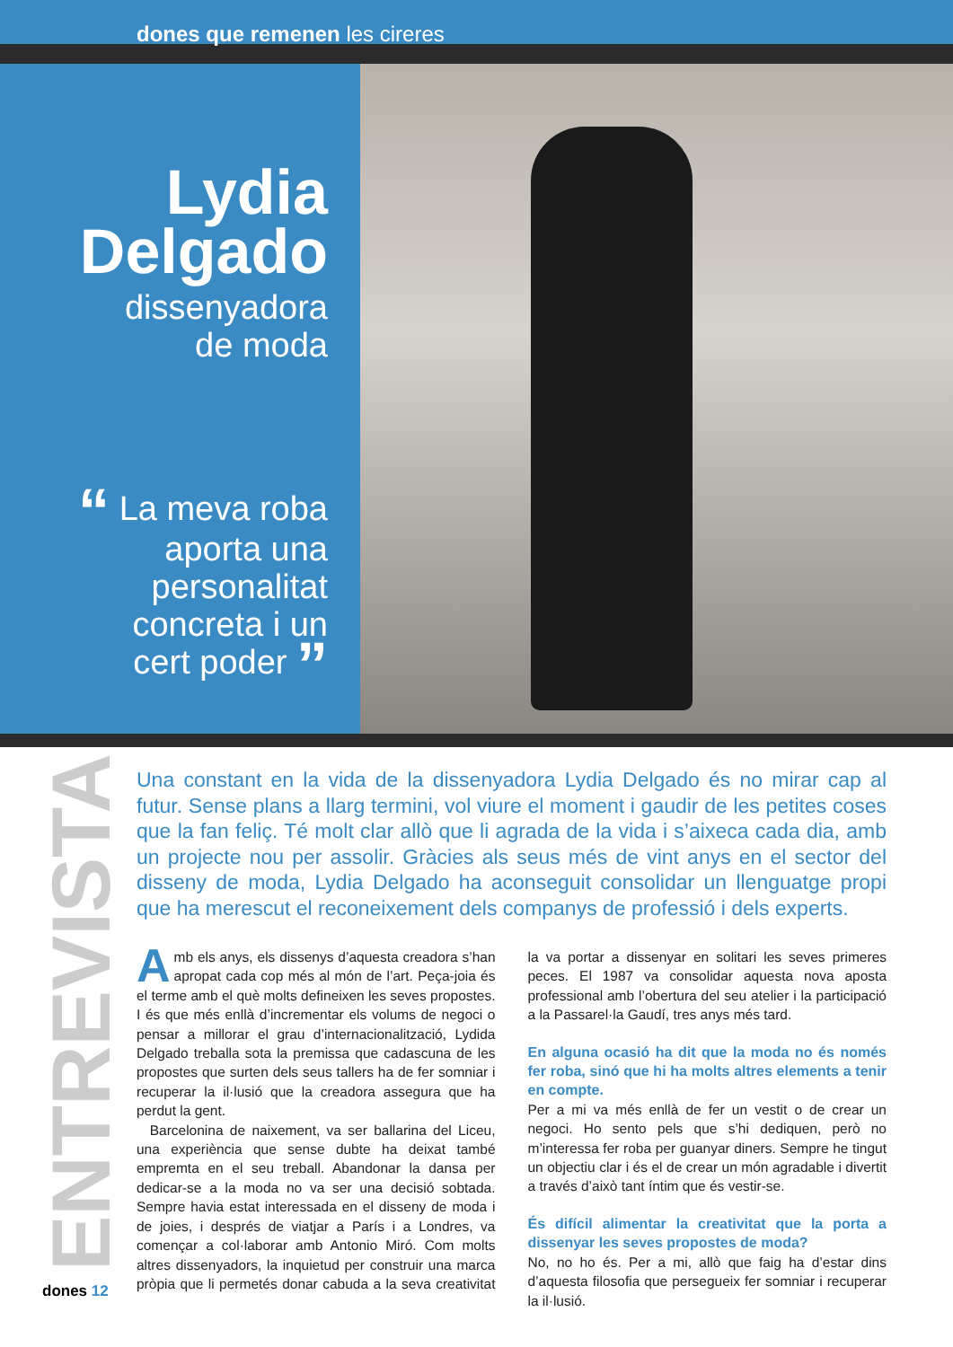dones que remenen les cireres
Lydia
Delgado
dissenyadora
de moda
“ La meva roba
aporta una
personalitat
concreta i un
cert poder ”
Una constant en la vida de la dissenyadora Lydia Delgado és no mirar cap al futur. Sense plans a llarg termini, vol viure el moment i gaudir de les petites coses que la fan feliç. Té molt clar allò que li agrada de la vida i s’aixeca cada dia, amb un projecte nou per assolir. Gràcies als seus més de vint anys en el sector del disseny de moda, Lydia Delgado ha aconseguit consolidar un llenguatge propi que ha merescut el reconeixement dels companys de professió i dels experts.
ENTREVISTA
Amb els anys, els dissenys d’aquesta creadora s’han apropat cada cop més al món de l’art. Peça-joia és el terme amb el què molts defineixen les seves propostes. I és que més enllà d’incrementar els volums de negoci o pensar a millorar el grau d’internacionalització, Lydida Delgado treballa sota la premissa que cadascuna de les propostes que surten dels seus tallers ha de fer somniar i recuperar la il·lusió que la creadora assegura que ha perdut la gent.
Barcelonina de naixement, va ser ballarina del Liceu, una experiència que sense dubte ha deixat també empremta en el seu treball. Abandonar la dansa per dedicar-se a la moda no va ser una decisió sobtada. Sempre havia estat interessada en el disseny de moda i de joies, i després de viatjar a París i a Londres, va començar a col·laborar amb Antonio Miró. Com molts altres dissenyadors, la inquietud per construir una marca pròpia que li permetés donar cabuda a la seva creativitat la va portar a dissenyar en solitari les seves primeres peces. El 1987 va consolidar aquesta nova aposta professional amb l’obertura del seu atelier i la participació a la Passarel·la Gaudí, tres anys més tard.
En alguna ocasió ha dit que la moda no és només fer roba, sinó que hi ha molts altres elements a tenir en compte.
Per a mi va més enllà de fer un vestit o de crear un negoci. Ho sento pels que s’hi dediquen, però no m’interessa fer roba per guanyar diners. Sempre he tingut un objectiu clar i és el de crear un món agradable i divertit a través d’això tant íntim que és vestir-se.
És difícil alimentar la creativitat que la porta a dissenyar les seves propostes de moda?
No, no ho és. Per a mi, allò que faig ha d’estar dins d’aquesta filosofia que persegueix fer somniar i recuperar la il·lusió.
dones 12